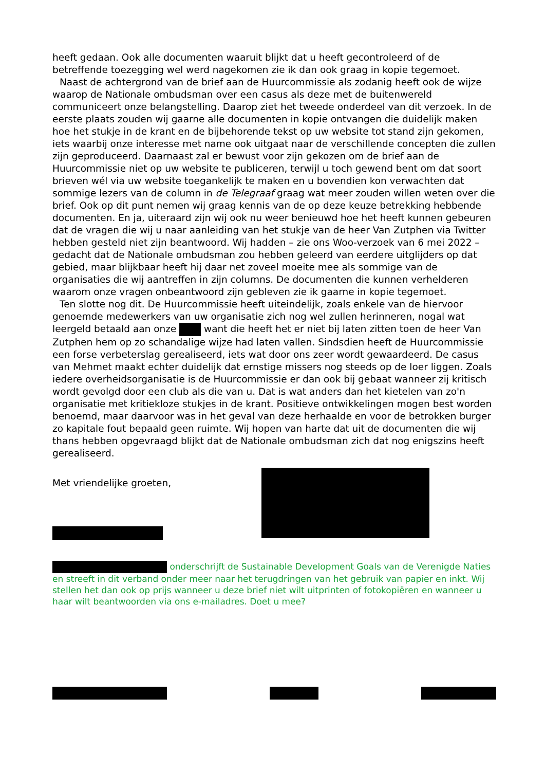heeft gedaan. Ook alle documenten waaruit blijkt dat u heeft gecontroleerd of de betreffende toezegging wel werd nagekomen zie ik dan ook graag in kopie tegemoet.
Naast de achtergrond van de brief aan de Huurcommissie als zodanig heeft ook de wijze waarop de Nationale ombudsman over een casus als deze met de buitenwereld communiceert onze belangstelling. Daarop ziet het tweede onderdeel van dit verzoek. In de eerste plaats zouden wij gaarne alle documenten in kopie ontvangen die duidelijk maken hoe het stukje in de krant en de bijbehorende tekst op uw website tot stand zijn gekomen, iets waarbij onze interesse met name ook uitgaat naar de verschillende concepten die zullen zijn geproduceerd. Daarnaast zal er bewust voor zijn gekozen om de brief aan de Huurcommissie niet op uw website te publiceren, terwijl u toch gewend bent om dat soort brieven wél via uw website toegankelijk te maken en u bovendien kon verwachten dat sommige lezers van de column in de Telegraaf graag wat meer zouden willen weten over die brief. Ook op dit punt nemen wij graag kennis van de op deze keuze betrekking hebbende documenten. En ja, uiteraard zijn wij ook nu weer benieuwd hoe het heeft kunnen gebeuren dat de vragen die wij u naar aanleiding van het stukje van de heer Van Zutphen via Twitter hebben gesteld niet zijn beantwoord. Wij hadden – zie ons Woo-verzoek van 6 mei 2022 – gedacht dat de Nationale ombudsman zou hebben geleerd van eerdere uitglijders op dat gebied, maar blijkbaar heeft hij daar net zoveel moeite mee als sommige van de organisaties die wij aantreffen in zijn columns. De documenten die kunnen verhelderen waarom onze vragen onbeantwoord zijn gebleven zie ik gaarne in kopie tegemoet.
Ten slotte nog dit. De Huurcommissie heeft uiteindelijk, zoals enkele van de hiervoor genoemde medewerkers van uw organisatie zich nog wel zullen herinneren, nogal wat leergeld betaald aan onze want die heeft het er niet bij laten zitten toen de heer Van Zutphen hem op zo schandalige wijze had laten vallen. Sindsdien heeft de Huurcommissie een forse verbeterslag gerealiseerd, iets wat door ons zeer wordt gewaardeerd. De casus van Mehmet maakt echter duidelijk dat ernstige missers nog steeds op de loer liggen. Zoals iedere overheidsorganisatie is de Huurcommissie er dan ook bij gebaat wanneer zij kritisch wordt gevolgd door een club als die van u. Dat is wat anders dan het kietelen van zo'n organisatie met kritiekloze stukjes in de krant. Positieve ontwikkelingen mogen best worden benoemd, maar daarvoor was in het geval van deze herhaalde en voor de betrokken burger zo kapitale fout bepaald geen ruimte. Wij hopen van harte dat uit de documenten die wij thans hebben opgevraagd blijkt dat de Nationale ombudsman zich dat nog enigszins heeft gerealiseerd.
Met vriendelijke groeten,
onderschrijft de Sustainable Development Goals van de Verenigde Naties en streeft in dit verband onder meer naar het terugdringen van het gebruik van papier en inkt. Wij stellen het dan ook op prijs wanneer u deze brief niet wilt uitprinten of fotokopiëren en wanneer u haar wilt beantwoorden via ons e-mailadres. Doet u mee?